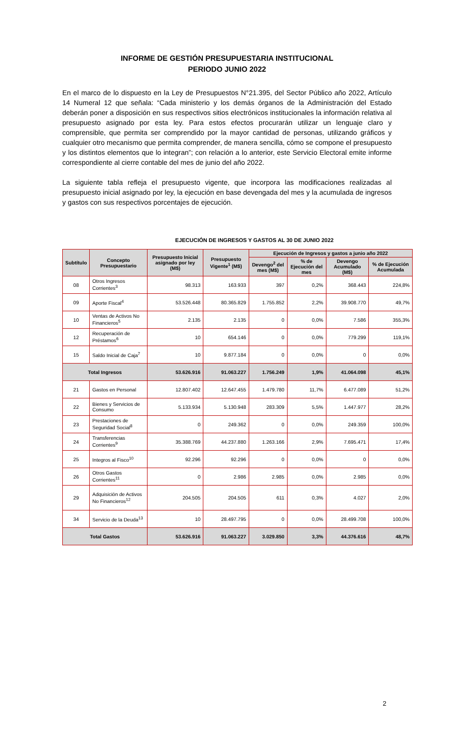INFORME DE GESTIÓN PRESUPUESTARIA INSTITUCIONAL
PERIODO JUNIO 2022
En el marco de lo dispuesto en la Ley de Presupuestos N°21.395, del Sector Público año 2022, Artículo 14 Numeral 12 que señala: “Cada ministerio y los demás órganos de la Administración del Estado deberán poner a disposición en sus respectivos sitios electrónicos institucionales la información relativa al presupuesto asignado por esta ley. Para estos efectos procurarán utilizar un lenguaje claro y comprensible, que permita ser comprendido por la mayor cantidad de personas, utilizando gráficos y cualquier otro mecanismo que permita comprender, de manera sencilla, cómo se compone el presupuesto y los distintos elementos que lo integran”; con relación a lo anterior, este Servicio Electoral emite informe correspondiente al cierre contable del mes de junio del año 2022.
La siguiente tabla refleja el presupuesto vigente, que incorpora las modificaciones realizadas al presupuesto inicial asignado por ley, la ejecución en base devengada del mes y la acumulada de ingresos y gastos con sus respectivos porcentajes de ejecución.
EJECUCIÓN DE INGRESOS Y GASTOS AL 30 DE JUNIO 2022
| Subtítulo | Concepto Presupuestario | Presupuesto Inicial asignado por ley (M$) | Presupuesto Vigente<sup>1</sup> (M$) | Ejecución de Ingresos y gastos a junio año 2022 | | | |
| --- | --- | --- | --- | --- | --- | --- | --- |
| | | | | Devengo<sup>2</sup> del mes (M$) | % de Ejecución del mes | Devengo Acumulado (M$) | % de Ejecución Acumulada |
| 08 | Otros Ingresos Corrientes<sup>3</sup> | 98.313 | 163.933 | 397 | 0,2% | 368.443 | 224,8% |
| 09 | Aporte Fiscal<sup>4</sup> | 53.526.448 | 80.365.829 | 1.755.852 | 2,2% | 39.908.770 | 49,7% |
| 10 | Ventas de Activos No Financieros<sup>5</sup> | 2.135 | 2.135 | 0 | 0,0% | 7.586 | 355,3% |
| 12 | Recuperación de Préstamos<sup>6</sup> | 10 | 654.146 | 0 | 0,0% | 779.299 | 119,1% |
| 15 | Saldo Inicial de Caja<sup>7</sup> | 10 | 9.877.184 | 0 | 0,0% | 0 | 0,0% |
| Total Ingresos | | 53.626.916 | 91.063.227 | 1.756.249 | 1,9% | 41.064.098 | 45,1% |
| 21 | Gastos en Personal | 12.807.402 | 12.647.455 | 1.479.780 | 11,7% | 6.477.089 | 51,2% |
| 22 | Bienes y Servicios de Consumo | 5.133.934 | 5.130.948 | 283.309 | 5,5% | 1.447.977 | 28,2% |
| 23 | Prestaciones de Seguridad Social<sup>8</sup> | 0 | 249.362 | 0 | 0,0% | 249.359 | 100,0% |
| 24 | Transferencias Corrientes<sup>9</sup> | 35.388.769 | 44.237.880 | 1.263.166 | 2,9% | 7.695.471 | 17,4% |
| 25 | Integros al Fisco<sup>10</sup> | 92.296 | 92.296 | 0 | 0,0% | 0 | 0,0% |
| 26 | Otros Gastos Corrientes<sup>11</sup> | 0 | 2.986 | 2.985 | 0,0% | 2.985 | 0,0% |
| 29 | Adquisición de Activos No Financieros<sup>12</sup> | 204.505 | 204.505 | 611 | 0,3% | 4.027 | 2,0% |
| 34 | Servicio de la Deuda<sup>13</sup> | 10 | 28.497.795 | 0 | 0,0% | 28.499.708 | 100,0% |
| Total Gastos | | 53.626.916 | 91.063.227 | 3.029.850 | 3,3% | 44.376.616 | 48,7% |
2